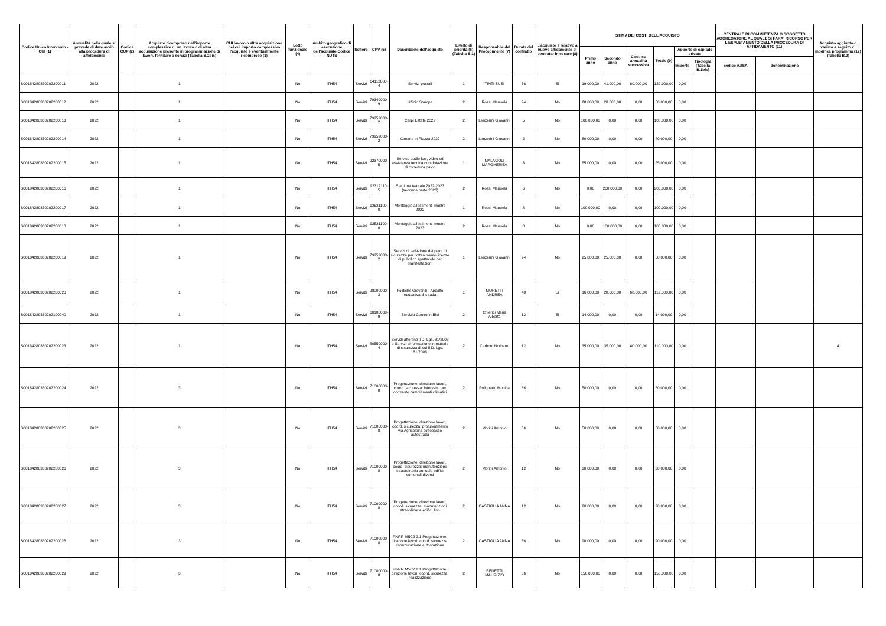| Codice Unico Intervento - CUI (1) | Annualità nella quale si prevede di dare avvio alla procedura di affidamento | Codice CUP (2) | Acquisto ricompreso nell'importo complessivo di un lavoro o di altra acquisizione presente in programmazione di lavori, forniture e servizi (Tabella B.2bis) | CUI lavoro o altra acquisizione nel cui importo complessivo l'acquisto è eventualmente ricompreso (3) | Lotto funzionale (4) | Ambito geografico di esecuzione dell'acquisto Codice NUTS | Settore | CPV (5) | Descrizione dell'acquisto | Livello di priorità (6) (Tabella B.1) | Responsabile del Procedimento (7) | Durata del contratto | L'acquisto è relativo a nuovo affidamento di contratto in essere (8) | STIMA DEI COSTI DELL'ACQUISTO | | | | | | CENTRALE DI COMMITTENZA O SOGGETTO AGGREGATORE AL QUALE SI FARA' RICORSO PER L'ESPLETAMENTO DELLA PROCEDURA DI AFFIDAMENTO (11) | | Acquisto aggiunto o variato a seguito di modifica programma (12) (Tabella B.2) |
| --- | --- | --- | --- | --- | --- | --- | --- | --- | --- | --- | --- | --- | --- | --- | --- | --- | --- | --- | --- | --- | --- | --- |
| | | | | | | | | | | | | | | Primo anno | Secondo anno | Costi su annualità successiva | Totale (9) | Apporto di capitale privato | | | | |
| | | | | | | | | | | | | | | | | | | Importo | Tipologia (Tabella B.1bis) | codice AUSA | denominazione | |
| S00184280360202200011 | 2022 | | 1 | | No | ITH54 | Servizi | 64112000-4 | Servizi postali | 1 | TINTI SUSI | 36 | Si | 19.000,00 | 41.000,00 | 60.000,00 | 120.000,00 | 0,00 | | | | |
| S00184280360202200012 | 2022 | | 1 | | No | ITH54 | Servizi | 79340000-9 | Ufficio Stampa | 2 | Rossi Manuela | 24 | No | 28.000,00 | 28.000,00 | 0,00 | 56.000,00 | 0,00 | | | | |
| S00184280360202200013 | 2022 | | 1 | | No | ITH54 | Servizi | 79952000-2 | Carpi Estate 2022 | 2 | Lenzerini Giovanni | 5 | No | 100.000,00 | 0,00 | 0,00 | 100.000,00 | 0,00 | | | | |
| S00184280360202200014 | 2022 | | 1 | | No | ITH54 | Servizi | 79952000-2 | Cinema in Piazza 2022 | 2 | Lenzerini Giovanni | 2 | No | 80.000,00 | 0,00 | 0,00 | 80.000,00 | 0,00 | | | | |
| S00184280360202200015 | 2022 | | 1 | | No | ITH54 | Servizi | 92370000-5 | Service audio luci, video ed assistenza tecnica con dotazione di copertura palco | 1 | MALAGOLI MARGHERITA | 3 | No | 85.000,00 | 0,00 | 0,00 | 85.000,00 | 0,00 | | | | |
| S00184280360202200016 | 2022 | | 1 | | No | ITH54 | Servizi | 92312110-5 | Stagione teatrale 2022-2023 (seconda parte 2023) | 2 | Rossi Manuela | 6 | No | 0,00 | 200.000,00 | 0,00 | 200.000,00 | 0,00 | | | | |
| S00184280360202200017 | 2022 | | 1 | | No | ITH54 | Servizi | 92521100-0 | Montaggio allestimenti mostre 2022 | 1 | Rossi Manuela | 8 | No | 100.000,00 | 0,00 | 0,00 | 100.000,00 | 0,00 | | | | |
| S00184280360202200018 | 2022 | | 1 | | No | ITH54 | Servizi | 92521100-0 | Montaggio allestimenti mostre 2023 | 2 | Rossi Manuela | 8 | No | 0,00 | 100.000,00 | 0,00 | 100.000,00 | 0,00 | | | | |
| S00184280360202200019 | 2022 | | 1 | | No | ITH54 | Servizi | 79952000-2 | Servizi di redazione dei piani di sicurezza per l'ottenimento licenze di pubblico spettacolo per manifestazioni | 1 | Lenzerini Giovanni | 24 | No | 25.000,00 | 25.000,00 | 0,00 | 50.000,00 | 0,00 | | | | |
| S00184280360202200020 | 2022 | | 1 | | No | ITH54 | Servizi | 98000000-3 | Politiche Giovanili - Appalto educativa di strada | 1 | MORETTI ANDREA | 48 | Si | 16.000,00 | 28.000,00 | 68.000,00 | 112.000,00 | 0,00 | | | | |
| S00184280360202100040 | 2022 | | 1 | | No | ITH54 | Servizi | 60100000-9 | Servizio Centro in Bici | 2 | Chierici Maria Alberta | 12 | Si | 14.000,00 | 0,00 | 0,00 | 14.000,00 | 0,00 | | | | |
| S00184280360202200023 | 2022 | | 1 | | No | ITH54 | Servizi | 80550000-4 | Servizi afferenti il D. Lgs. 81/2008 e Servizi di formazione in materia di sicurezza di cui il D. Lgs. 81/2008 | 2 | Carboni Norberto | 12 | No | 35.000,00 | 35.000,00 | 40.000,00 | 110.000,00 | 0,00 | | | | 4 |
| S00184280360202200024 | 2022 | | 3 | | No | ITH54 | Servizi | 71000000-8 | Progettazione, direzione lavori, coord. sicurezza: interventi per contrasto cambiamenti climatici | 2 | Polignano Monica | 36 | No | 50.000,00 | 0,00 | 0,00 | 50.000,00 | 0,00 | | | | |
| S00184280360202200025 | 2022 | | 3 | | No | ITH54 | Servizi | 71000000-8 | Progettazione, direzione lavori, coord. sicurezza: prolungamento via Agricoltura sottopasso autostrada | 2 | Morini Antonio | 36 | No | 50.000,00 | 0,00 | 0,00 | 50.000,00 | 0,00 | | | | |
| S00184280360202200026 | 2022 | | 3 | | No | ITH54 | Servizi | 71000000-8 | Progettazione, direzione lavori, coord. sicurezza: manutenzione straordinaria annuale edifici comunali diversi | 2 | Morini Antonio | 12 | No | 30.000,00 | 0,00 | 0,00 | 30.000,00 | 0,00 | | | | |
| S00184280360202200027 | 2022 | | 3 | | No | ITH54 | Servizi | 71000000-8 | Progettazione, direzione lavori, coord. sicurezza: manutenzioni straordinarie edifici Asp | 2 | CASTIGLIA ANNA | 12 | No | 20.000,00 | 0,00 | 0,00 | 20.000,00 | 0,00 | | | | |
| S00184280360202200028 | 2022 | | 3 | | No | ITH54 | Servizi | 71000000-8 | PNRR M5C2 2.1 Progettazione, direzione lavori, coord. sicurezza: ristrutturazione autostazione | 2 | CASTIGLIA ANNA | 36 | No | 90.000,00 | 0,00 | 0,00 | 90.000,00 | 0,00 | | | | |
| S00184280360202200029 | 2022 | | 3 | | No | ITH54 | Servizi | 71000000-8 | PNRR M5C2 2.1 Progettazione, direzione lavori, coord. sicurezza: realizzazione | 2 | BENETTI MAURIZIO | 36 | No | 150.000,00 | 0,00 | 0,00 | 150.000,00 | 0,00 | | | | |